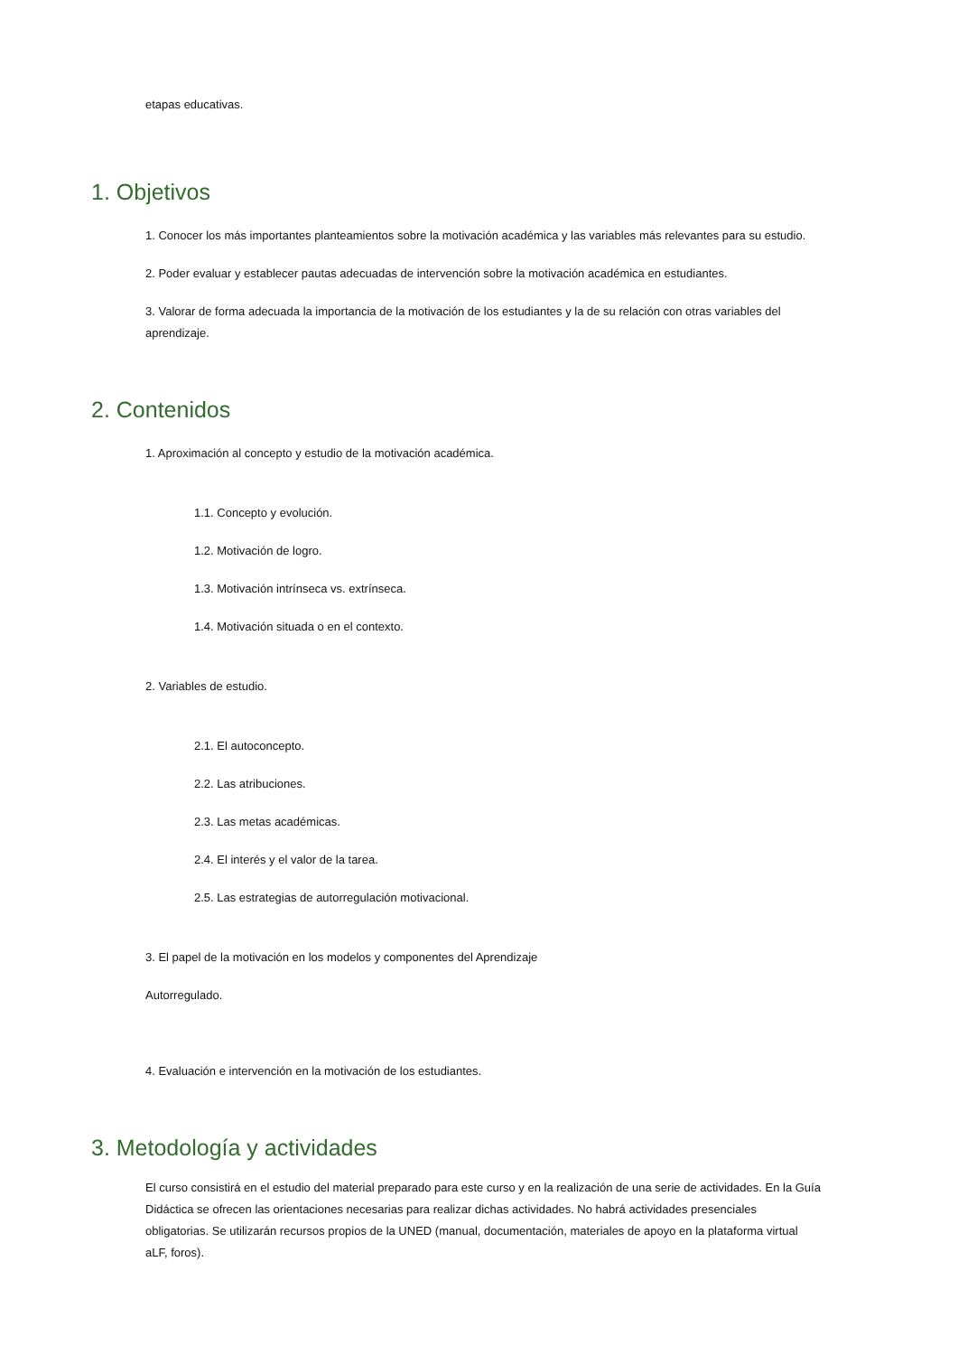etapas educativas.
1. Objetivos
1. Conocer los más importantes planteamientos sobre la motivación académica y las variables más relevantes para su estudio.
2. Poder evaluar y establecer pautas adecuadas de intervención sobre la motivación académica en estudiantes.
3. Valorar de forma adecuada la importancia de la motivación de los estudiantes y la de su relación con otras variables del aprendizaje.
2. Contenidos
1. Aproximación al concepto y estudio de la motivación académica.
1.1. Concepto y evolución.
1.2. Motivación de logro.
1.3. Motivación intrínseca vs. extrínseca.
1.4. Motivación situada o en el contexto.
2. Variables de estudio.
2.1. El autoconcepto.
2.2. Las atribuciones.
2.3. Las metas académicas.
2.4. El interés y el valor de la tarea.
2.5. Las estrategias de autorregulación motivacional.
3. El papel de la motivación en los modelos y componentes del Aprendizaje
Autorregulado.
4. Evaluación e intervención en la motivación de los estudiantes.
3. Metodología y actividades
El curso consistirá en el estudio del material preparado para este curso y en la realización de una serie de actividades. En la Guía Didáctica se ofrecen las orientaciones necesarias para realizar dichas actividades. No habrá actividades presenciales obligatorias. Se utilizarán recursos propios de la UNED (manual, documentación, materiales de apoyo en la plataforma virtual aLF, foros).